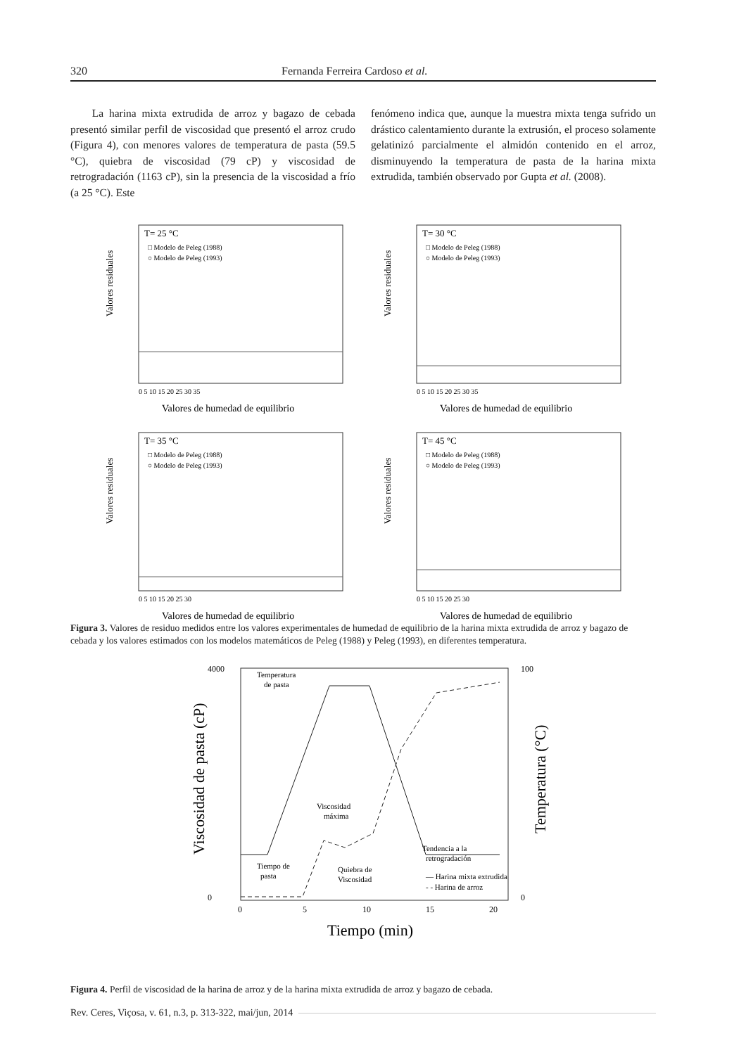320 Fernanda Ferreira Cardoso et al.
La harina mixta extrudida de arroz y bagazo de cebada presentó similar perfil de viscosidad que presentó el arroz crudo (Figura 4), con menores valores de temperatura de pasta (59.5 °C), quiebra de viscosidad (79 cP) y viscosidad de retrogradación (1163 cP), sin la presencia de la viscosidad a frío (a 25 °C). Este
fenómeno indica que, aunque la muestra mixta tenga sufrido un drástico calentamiento durante la extrusión, el proceso solamente gelatinizó parcialmente el almidón contenido en el arroz, disminuyendo la temperatura de pasta de la harina mixta extrudida, también observado por Gupta et al. (2008).
T= 25 °C
□ Modelo de Peleg (1988)
○ Modelo de Peleg (1993)
Valores residuales
Valores de humedad de equilibrio
0 5 10 15 20 25 30 35
T= 30 °C
□ Modelo de Peleg (1988)
○ Modelo de Peleg (1993)
Valores residuales
Valores de humedad de equilibrio
0 5 10 15 20 25 30 35
T= 35 °C
□ Modelo de Peleg (1988)
○ Modelo de Peleg (1993)
Valores residuales
Valores de humedad de equilibrio
0 5 10 15 20 25 30
T= 45 °C
□ Modelo de Peleg (1988)
○ Modelo de Peleg (1993)
Valores residuales
Valores de humedad de equilibrio
0 5 10 15 20 25 30
Figura 3. Valores de residuo medidos entre los valores experimentales de humedad de equilibrio de la harina mixta extrudida de arroz y bagazo de cebada y los valores estimados con los modelos matemáticos de Peleg (1988) y Peleg (1993), en diferentes temperatura.
4000
0
Viscosidad de pasta (cP)
100
0
Temperatura (°C)
Temperatura
de pasta
Viscosidad
máxima
Tiempo de
pasta
Quiebra de
Viscosidad
Tendencia a la
retrogradación
— Harina mixta extrudida
- - Harina de arroz
0
5
10
15
20
Tiempo (min)
Figura 4. Perfil de viscosidad de la harina de arroz y de la harina mixta extrudida de arroz y bagazo de cebada.
Rev. Ceres, Viçosa, v. 61, n.3, p. 313-322, mai/jun, 2014